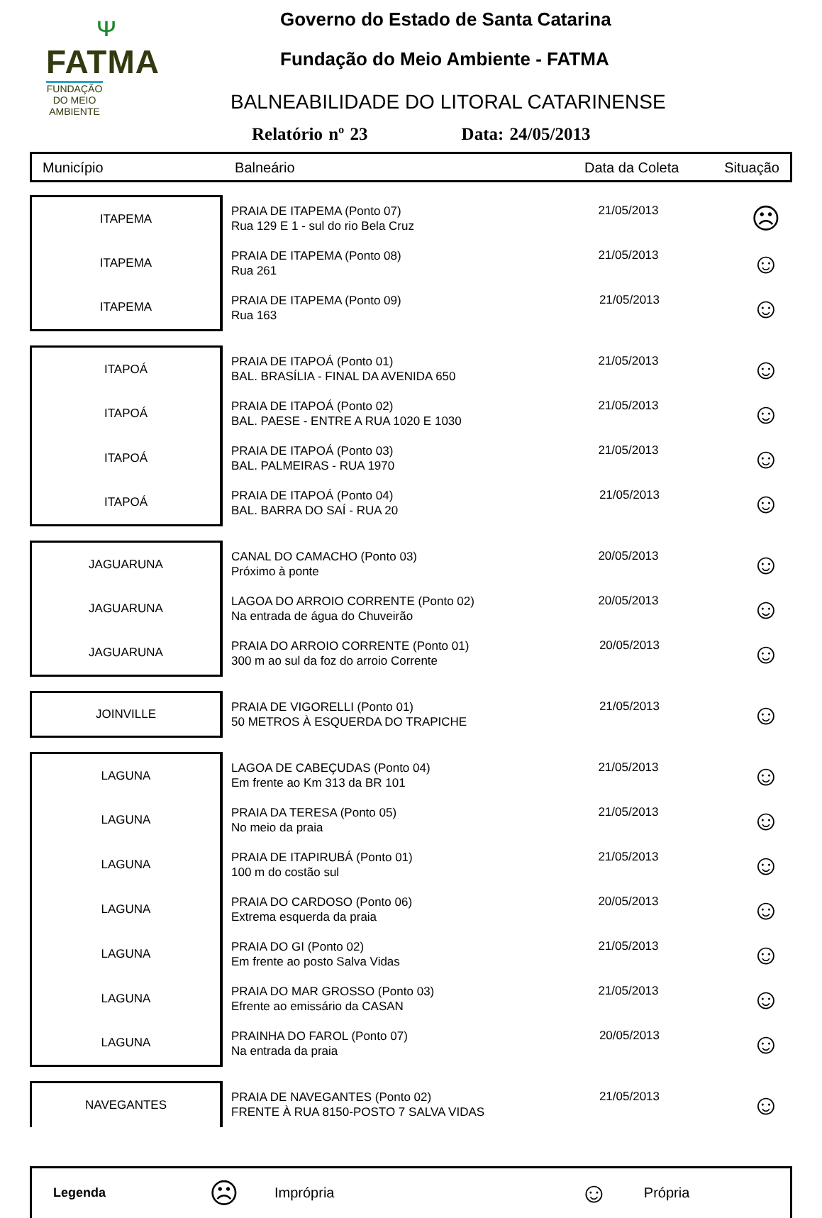ᴪ
FATMA
FUNDAÇÃO DO MEIO AMBIENTE
Governo do Estado de Santa Catarina
Fundação do Meio Ambiente - FATMA
BALNEABILIDADE DO LITORAL CATARINENSE
Relatório nº 23 Data: 24/05/2013
Município Balneário Data da Coleta Situação
| ITAPEMA | PRAIA DE ITAPEMA (Ponto 07) Rua 129 E 1 - sul do rio Bela Cruz | 21/05/2013 | ☹ |
| ITAPEMA | PRAIA DE ITAPEMA (Ponto 08) Rua 261 | 21/05/2013 | ☺ |
| ITAPEMA | PRAIA DE ITAPEMA (Ponto 09) Rua 163 | 21/05/2013 | ☺ |
| ITAPOÁ | PRAIA DE ITAPOÁ (Ponto 01) BAL. BRASÍLIA - FINAL DA AVENIDA 650 | 21/05/2013 | ☺ |
| ITAPOÁ | PRAIA DE ITAPOÁ (Ponto 02) BAL. PAESE - ENTRE A RUA 1020 E 1030 | 21/05/2013 | ☺ |
| ITAPOÁ | PRAIA DE ITAPOÁ (Ponto 03) BAL. PALMEIRAS - RUA 1970 | 21/05/2013 | ☺ |
| ITAPOÁ | PRAIA DE ITAPOÁ (Ponto 04) BAL. BARRA DO SAÍ - RUA 20 | 21/05/2013 | ☺ |
| JAGUARUNA | CANAL DO CAMACHO (Ponto 03) Próximo à ponte | 20/05/2013 | ☺ |
| JAGUARUNA | LAGOA DO ARROIO CORRENTE (Ponto 02) Na entrada de água do Chuveirão | 20/05/2013 | ☺ |
| JAGUARUNA | PRAIA DO ARROIO CORRENTE (Ponto 01) 300 m ao sul da foz do arroio Corrente | 20/05/2013 | ☺ |
| JOINVILLE | PRAIA DE VIGORELLI (Ponto 01) 50 METROS À ESQUERDA DO TRAPICHE | 21/05/2013 | ☺ |
| LAGUNA | LAGOA DE CABEÇUDAS (Ponto 04) Em frente ao Km 313 da BR 101 | 21/05/2013 | ☺ |
| LAGUNA | PRAIA DA TERESA (Ponto 05) No meio da praia | 21/05/2013 | ☺ |
| LAGUNA | PRAIA DE ITAPIRUBÁ (Ponto 01) 100 m do costão sul | 21/05/2013 | ☺ |
| LAGUNA | PRAIA DO CARDOSO (Ponto 06) Extrema esquerda da praia | 20/05/2013 | ☺ |
| LAGUNA | PRAIA DO GI (Ponto 02) Em frente ao posto Salva Vidas | 21/05/2013 | ☺ |
| LAGUNA | PRAIA DO MAR GROSSO (Ponto 03) Efrente ao emissário da CASAN | 21/05/2013 | ☺ |
| LAGUNA | PRAINHA DO FAROL (Ponto 07) Na entrada da praia | 20/05/2013 | ☺ |
| NAVEGANTES | PRAIA DE NAVEGANTES (Ponto 02) FRENTE À RUA 8150-POSTO 7 SALVA VIDAS | 21/05/2013 | ☺ |
Legenda ☹ Imprópria ☺ Própria